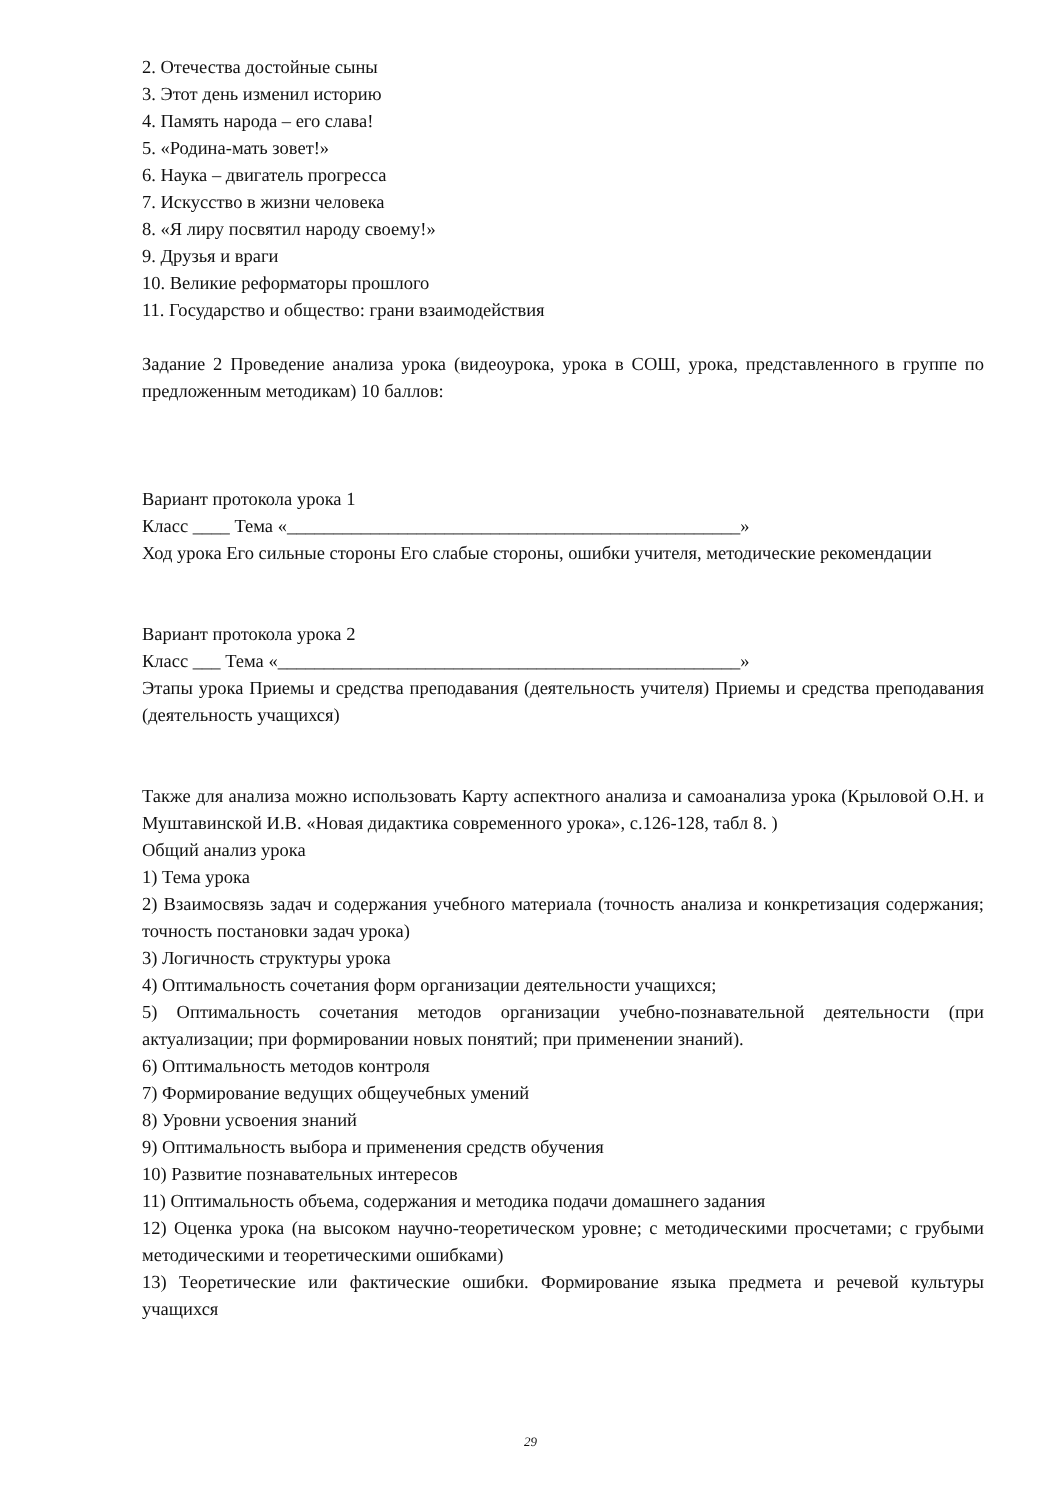2. Отечества достойные сыны
3. Этот день изменил историю
4. Память народа – его слава!
5. «Родина-мать зовет!»
6. Наука – двигатель прогресса
7. Искусство в жизни человека
8. «Я лиру посвятил народу своему!»
9. Друзья и враги
10. Великие реформаторы прошлого
11. Государство и общество: грани взаимодействия
Задание 2 Проведение анализа урока (видеоурока, урока в СОШ, урока, представленного в группе по предложенным методикам) 10 баллов:
Вариант протокола урока 1
Класс ____ Тема «_________________________________________________»
Ход урока Его сильные стороны Его слабые стороны, ошибки учителя, методические рекомендации
Вариант протокола урока 2
Класс ___ Тема «__________________________________________________»
Этапы урока Приемы и средства преподавания (деятельность учителя) Приемы и средства преподавания (деятельность учащихся)
Также для анализа можно использовать Карту аспектного анализа и самоанализа урока (Крыловой О.Н. и Муштавинской И.В. «Новая дидактика современного урока», с.126-128, табл 8. )
Общий анализ урока
1) Тема урока
2) Взаимосвязь задач и содержания учебного материала (точность анализа и конкретизация содержания; точность постановки задач урока)
3) Логичность структуры урока
4) Оптимальность сочетания форм организации деятельности учащихся;
5) Оптимальность сочетания методов организации учебно-познавательной деятельности (при актуализации; при формировании новых понятий; при применении знаний).
6) Оптимальность методов контроля
7) Формирование ведущих общеучебных умений
8) Уровни усвоения знаний
9) Оптимальность выбора и применения средств обучения
10) Развитие познавательных интересов
11) Оптимальность объема, содержания и методика подачи домашнего задания
12) Оценка урока (на высоком научно-теоретическом уровне; с методическими просчетами; с грубыми методическими и теоретическими ошибками)
13) Теоретические или фактические ошибки. Формирование языка предмета и речевой культуры учащихся
29